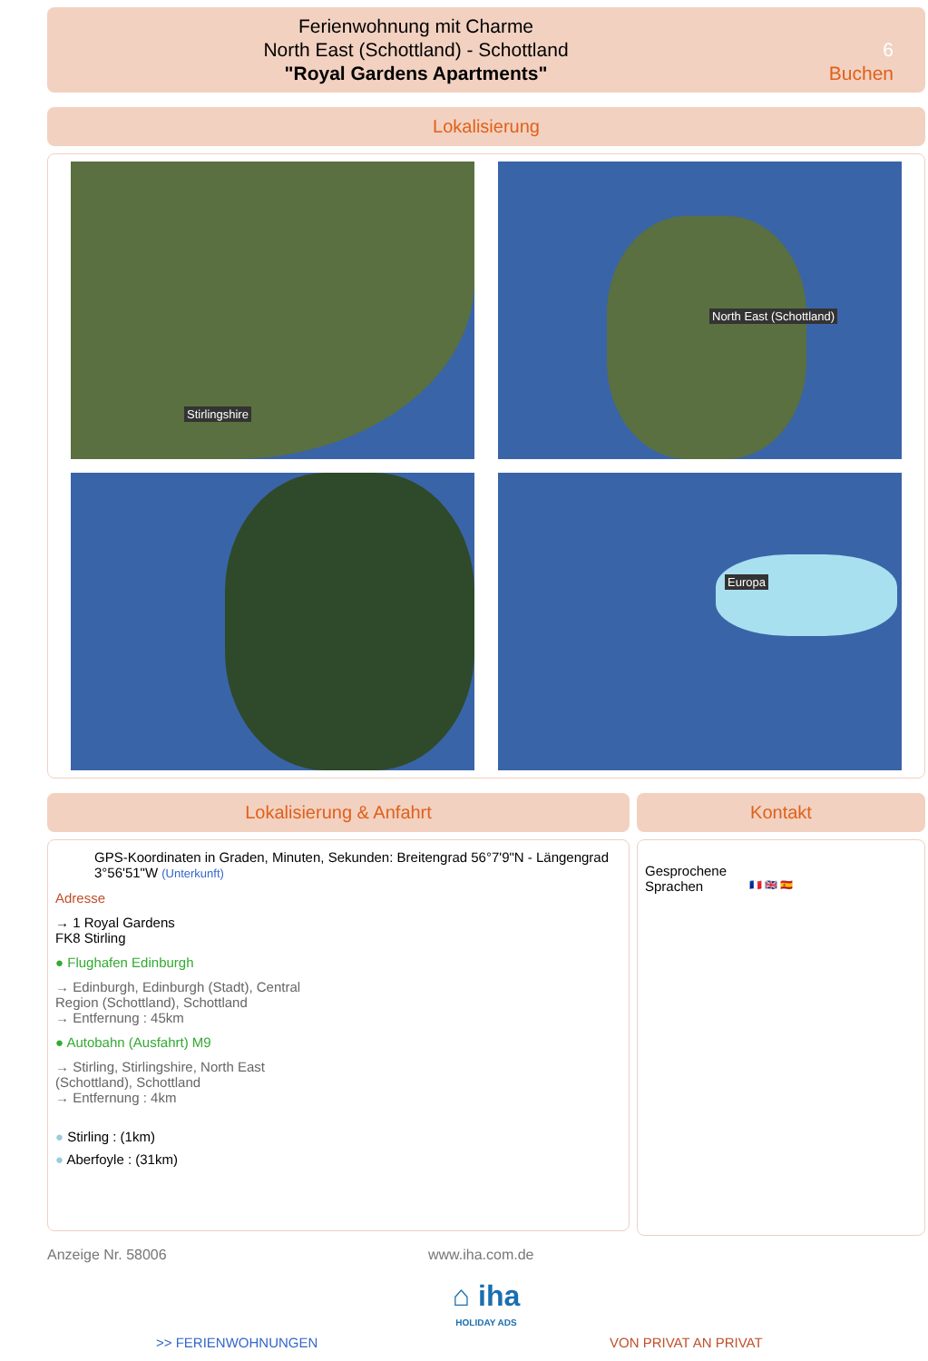Ferienwohnung mit Charme
North East (Schottland) - Schottland
"Royal Gardens Apartments"
6
Buchen
Lokalisierung
Stirlingshire
North East (Schottland)
Europa
Lokalisierung & Anfahrt
GPS-Koordinaten in Graden, Minuten, Sekunden: Breitengrad 56°7'9"N - Längengrad 3°56'51"W (Unterkunft)
Adresse
→ 1 Royal Gardens
FK8 Stirling
● Flughafen Edinburgh
→ Edinburgh, Edinburgh (Stadt), Central
Region (Schottland), Schottland
→ Entfernung : 45km
● Autobahn (Ausfahrt) M9
→ Stirling, Stirlingshire, North East
(Schottland), Schottland
→ Entfernung : 4km
● Stirling : (1km)
● Aberfoyle : (31km)
Kontakt
Gesprochene Sprachen
🇫🇷 🇬🇧 🇪🇸
Anzeige Nr. 58006 www.iha.com.de
⌂ iha
HOLIDAY ADS
>> FERIENWOHNUNGEN VON PRIVAT AN PRIVAT